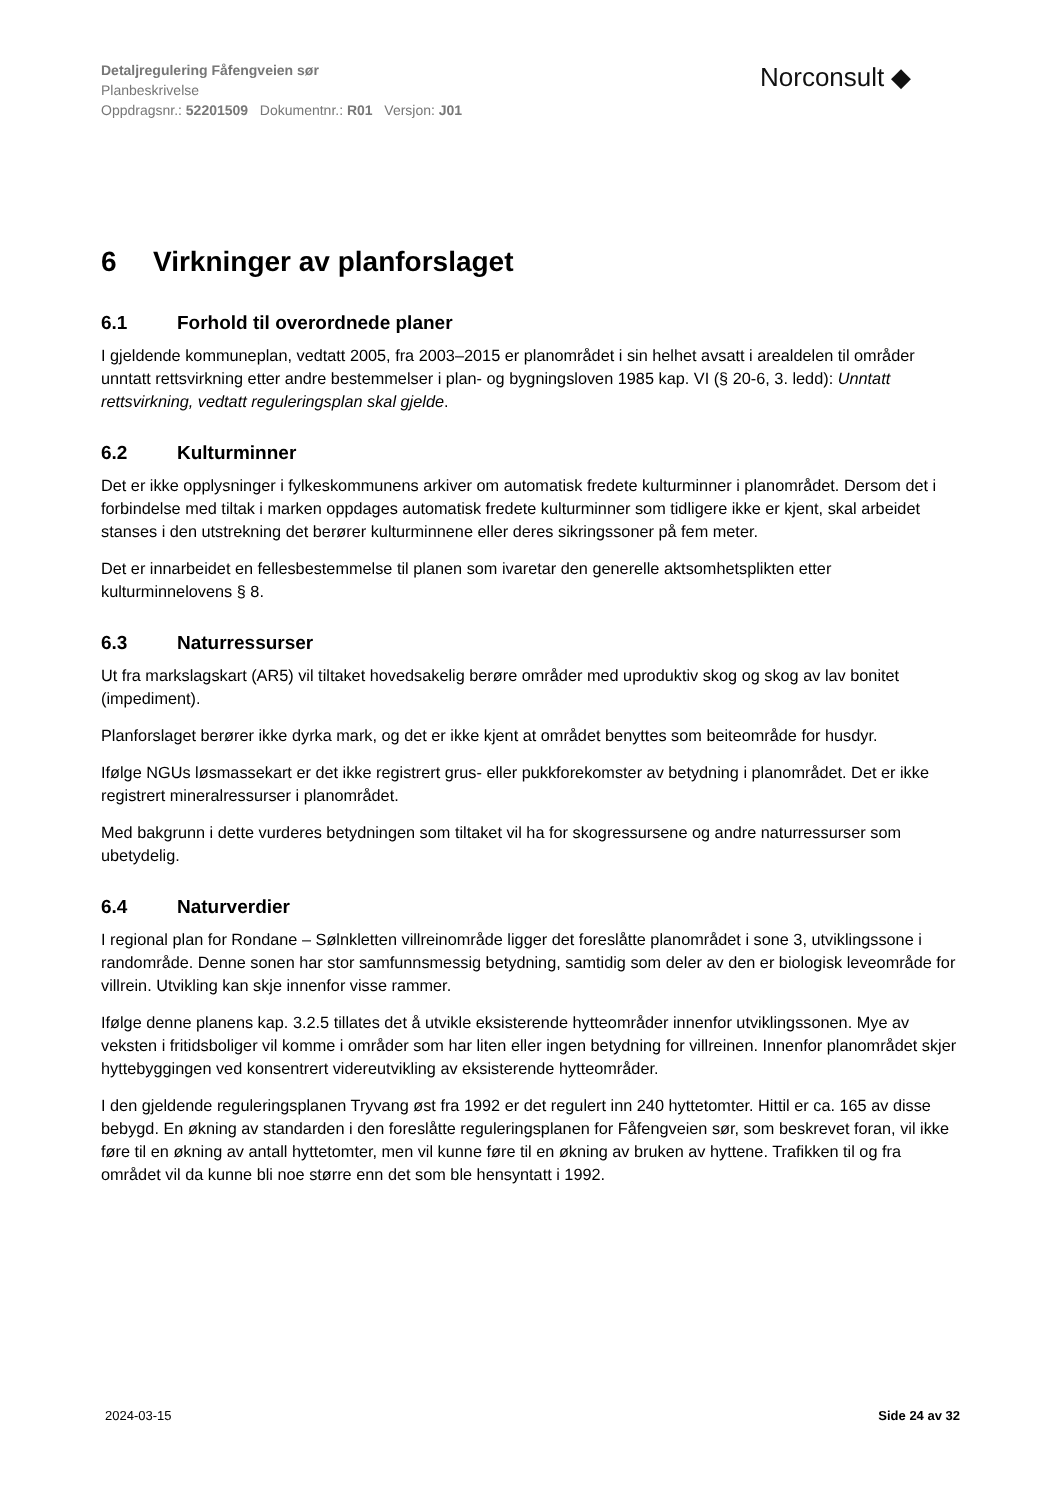Detaljregulering Fåfengveien sør
Planbeskrivelse
Oppdragsnr.: 52201509 Dokumentnr.: R01 Versjon: J01
Norconsult ◆
6 Virkninger av planforslaget
6.1 Forhold til overordnede planer
I gjeldende kommuneplan, vedtatt 2005, fra 2003–2015 er planområdet i sin helhet avsatt i arealdelen til områder unntatt rettsvirkning etter andre bestemmelser i plan- og bygningsloven 1985 kap. VI (§ 20-6, 3. ledd): Unntatt rettsvirkning, vedtatt reguleringsplan skal gjelde.
6.2 Kulturminner
Det er ikke opplysninger i fylkeskommunens arkiver om automatisk fredete kulturminner i planområdet. Dersom det i forbindelse med tiltak i marken oppdages automatisk fredete kulturminner som tidligere ikke er kjent, skal arbeidet stanses i den utstrekning det berører kulturminnene eller deres sikringssoner på fem meter.
Det er innarbeidet en fellesbestemmelse til planen som ivaretar den generelle aktsomhetsplikten etter kulturminnelovens § 8.
6.3 Naturressurser
Ut fra markslagskart (AR5) vil tiltaket hovedsakelig berøre områder med uproduktiv skog og skog av lav bonitet (impediment).
Planforslaget berører ikke dyrka mark, og det er ikke kjent at området benyttes som beiteområde for husdyr.
Ifølge NGUs løsmassekart er det ikke registrert grus- eller pukkforekomster av betydning i planområdet. Det er ikke registrert mineralressurser i planområdet.
Med bakgrunn i dette vurderes betydningen som tiltaket vil ha for skogressursene og andre naturressurser som ubetydelig.
6.4 Naturverdier
I regional plan for Rondane – Sølnkletten villreinområde ligger det foreslåtte planområdet i sone 3, utviklingssone i randområde. Denne sonen har stor samfunnsmessig betydning, samtidig som deler av den er biologisk leveområde for villrein. Utvikling kan skje innenfor visse rammer.
Ifølge denne planens kap. 3.2.5 tillates det å utvikle eksisterende hytteområder innenfor utviklingssonen. Mye av veksten i fritidsboliger vil komme i områder som har liten eller ingen betydning for villreinen. Innenfor planområdet skjer hyttebyggingen ved konsentrert videreutvikling av eksisterende hytteområder.
I den gjeldende reguleringsplanen Tryvang øst fra 1992 er det regulert inn 240 hyttetomter. Hittil er ca. 165 av disse bebygd. En økning av standarden i den foreslåtte reguleringsplanen for Fåfengveien sør, som beskrevet foran, vil ikke føre til en økning av antall hyttetomter, men vil kunne føre til en økning av bruken av hyttene. Trafikken til og fra området vil da kunne bli noe større enn det som ble hensyntatt i 1992.
2024-03-15 Side 24 av 32